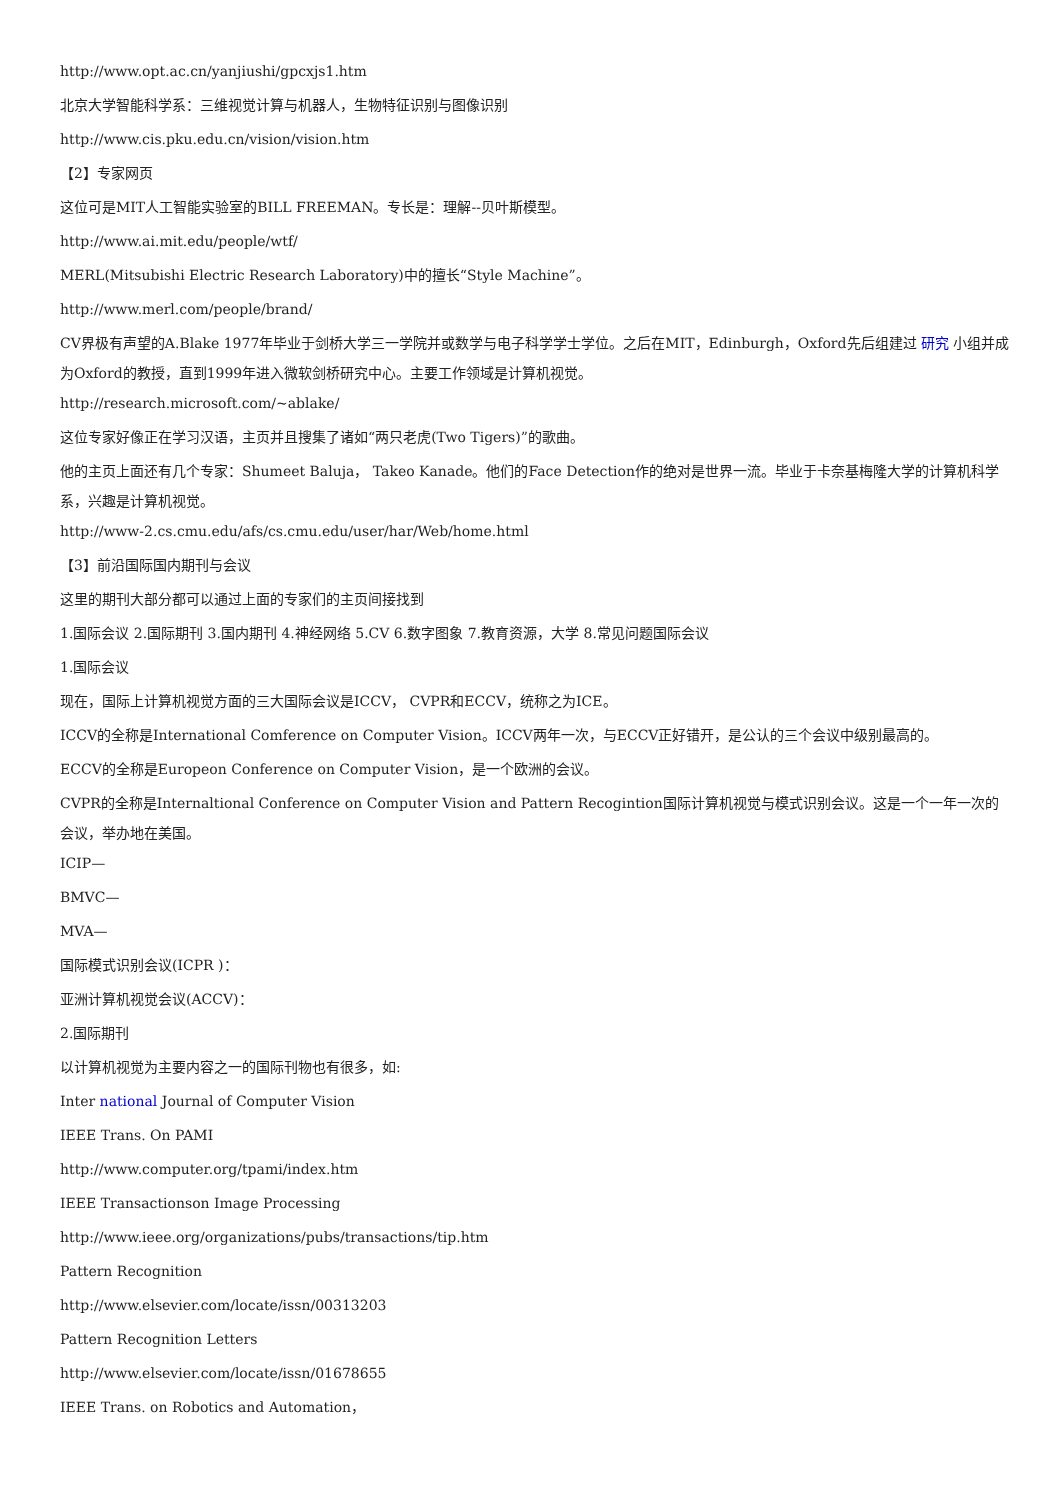http://www.opt.ac.cn/yanjiushi/gpcxjs1.htm
北京大学智能科学系：三维视觉计算与机器人，生物特征识别与图像识别
http://www.cis.pku.edu.cn/vision/vision.htm
【2】专家网页
这位可是MIT人工智能实验室的BILL FREEMAN。专长是：理解--贝叶斯模型。
http://www.ai.mit.edu/people/wtf/
MERL(Mitsubishi Electric Research Laboratory)中的擅长“Style Machine”。
http://www.merl.com/people/brand/
CV界极有声望的A.Blake 1977年毕业于剑桥大学三一学院并或数学与电子科学学士学位。之后在MIT，Edinburgh，Oxford先后组建过 研究 小组并成为Oxford的教授，直到1999年进入微软剑桥研究中心。主要工作领域是计算机视觉。
http://research.microsoft.com/~ablake/
这位专家好像正在学习汉语，主页并且搜集了诸如“两只老虎(Two Tigers)”的歌曲。
他的主页上面还有几个专家：Shumeet Baluja， Takeo Kanade。他们的Face Detection作的绝对是世界一流。毕业于卡奈基梅隆大学的计算机科学系，兴趣是计算机视觉。
http://www-2.cs.cmu.edu/afs/cs.cmu.edu/user/har/Web/home.html
【3】前沿国际国内期刊与会议
这里的期刊大部分都可以通过上面的专家们的主页间接找到
1.国际会议 2.国际期刊 3.国内期刊 4.神经网络 5.CV 6.数字图象 7.教育资源，大学 8.常见问题国际会议
1.国际会议
现在，国际上计算机视觉方面的三大国际会议是ICCV， CVPR和ECCV，统称之为ICE。
ICCV的全称是International Comference on Computer Vision。ICCV两年一次，与ECCV正好错开，是公认的三个会议中级别最高的。
ECCV的全称是Europeon Conference on Computer Vision，是一个欧洲的会议。
CVPR的全称是Internaltional Conference on Computer Vision and Pattern Recogintion国际计算机视觉与模式识别会议。这是一个一年一次的会议，举办地在美国。
ICIP—
BMVC—
MVA—
国际模式识别会议(ICPR )：
亚洲计算机视觉会议(ACCV)：
2.国际期刊
以计算机视觉为主要内容之一的国际刊物也有很多，如:
Inter national Journal of Computer Vision
IEEE Trans. On PAMI
http://www.computer.org/tpami/index.htm
IEEE Transactionson Image Processing
http://www.ieee.org/organizations/pubs/transactions/tip.htm
Pattern Recognition
http://www.elsevier.com/locate/issn/00313203
Pattern Recognition Letters
http://www.elsevier.com/locate/issn/01678655
IEEE Trans. on Robotics and Automation，